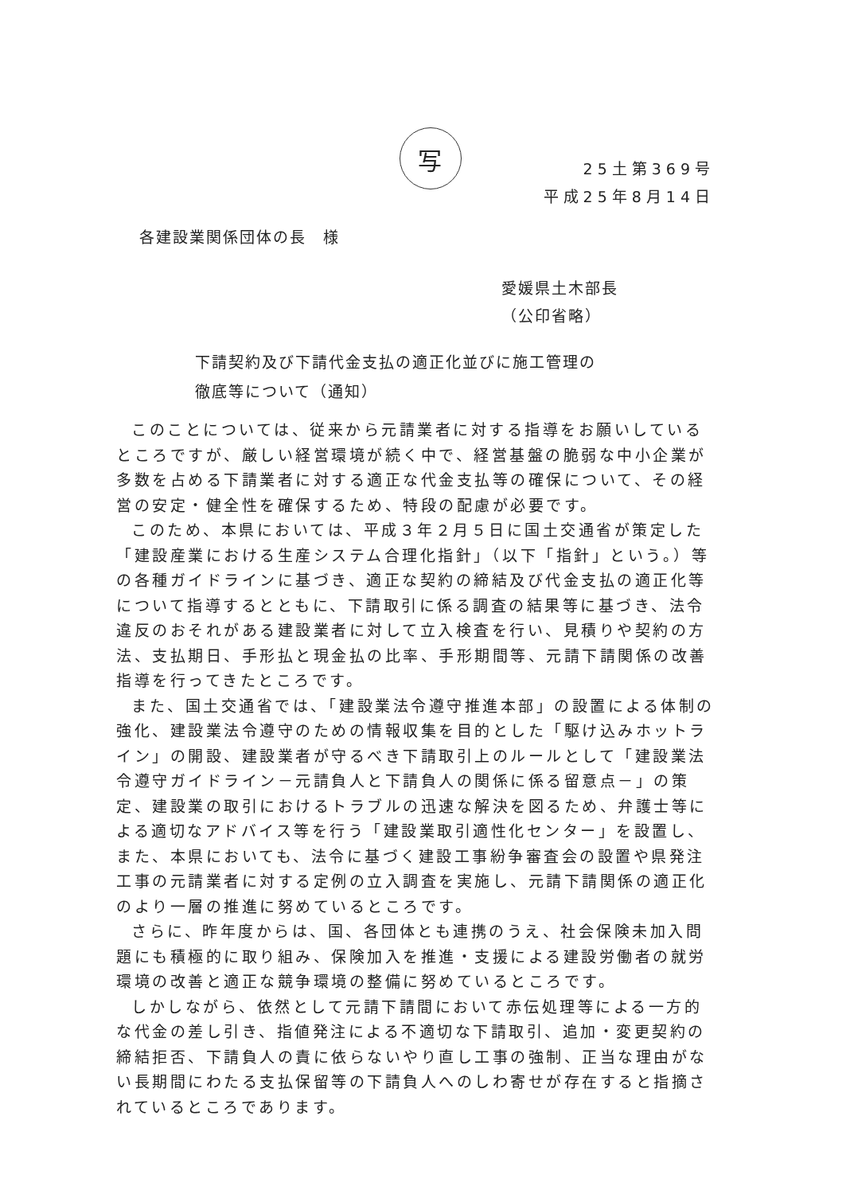写
25土第369号
平成25年8月14日
各建設業関係団体の長　様
愛媛県土木部長
（公印省略）
下請契約及び下請代金支払の適正化並びに施工管理の
徹底等について（通知）
このことについては、従来から元請業者に対する指導をお願いしているところですが、厳しい経営環境が続く中で、経営基盤の脆弱な中小企業が多数を占める下請業者に対する適正な代金支払等の確保について、その経営の安定・健全性を確保するため、特段の配慮が必要です。
このため、本県においては、平成３年２月５日に国土交通省が策定した「建設産業における生産システム合理化指針」（以下「指針」という。）等の各種ガイドラインに基づき、適正な契約の締結及び代金支払の適正化等について指導するとともに、下請取引に係る調査の結果等に基づき、法令違反のおそれがある建設業者に対して立入検査を行い、見積りや契約の方法、支払期日、手形払と現金払の比率、手形期間等、元請下請関係の改善指導を行ってきたところです。
また、国土交通省では、「建設業法令遵守推進本部」の設置による体制の強化、建設業法令遵守のための情報収集を目的とした「駆け込みホットライン」の開設、建設業者が守るべき下請取引上のルールとして「建設業法令遵守ガイドライン－元請負人と下請負人の関係に係る留意点－」の策定、建設業の取引におけるトラブルの迅速な解決を図るため、弁護士等による適切なアドバイス等を行う「建設業取引適性化センター」を設置し、また、本県においても、法令に基づく建設工事紛争審査会の設置や県発注工事の元請業者に対する定例の立入調査を実施し、元請下請関係の適正化のより一層の推進に努めているところです。
さらに、昨年度からは、国、各団体とも連携のうえ、社会保険未加入問題にも積極的に取り組み、保険加入を推進・支援による建設労働者の就労環境の改善と適正な競争環境の整備に努めているところです。
しかしながら、依然として元請下請間において赤伝処理等による一方的な代金の差し引き、指値発注による不適切な下請取引、追加・変更契約の締結拒否、下請負人の責に依らないやり直し工事の強制、正当な理由がない長期間にわたる支払保留等の下請負人へのしわ寄せが存在すると指摘されているところであります。